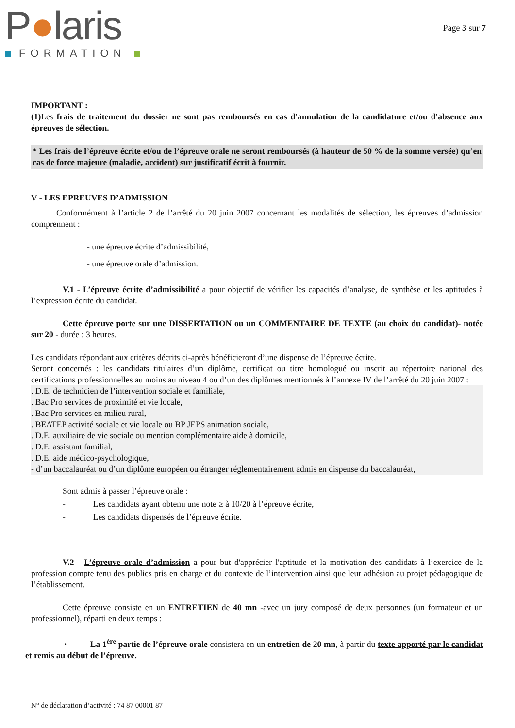P●laris
FORMATION
Page 3 sur 7
IMPORTANT :
(1) Les frais de traitement du dossier ne sont pas remboursés en cas d'annulation de la candidature et/ou d'absence aux épreuves de sélection.
* Les frais de l’épreuve écrite et/ou de l’épreuve orale ne seront remboursés (à hauteur de 50 % de la somme versée) qu’en cas de force majeure (maladie, accident) sur justificatif écrit à fournir.
V - LES EPREUVES D’ADMISSION
Conformément à l’article 2 de l’arrêté du 20 juin 2007 concernant les modalités de sélection, les épreuves d’admission comprennent :
- une épreuve écrite d’admissibilité,
- une épreuve orale d’admission.
V.1 - L’épreuve écrite d’admissibilité a pour objectif de vérifier les capacités d’analyse, de synthèse et les aptitudes à l’expression écrite du candidat.
Cette épreuve porte sur une DISSERTATION ou un COMMENTAIRE DE TEXTE (au choix du candidat)- notée sur 20 - durée : 3 heures.
Les candidats répondant aux critères décrits ci-après bénéficieront d’une dispense de l’épreuve écrite.
Seront concernés : les candidats titulaires d’un diplôme, certificat ou titre homologué ou inscrit au répertoire national des certifications professionnelles au moins au niveau 4 ou d’un des diplômes mentionnés à l’annexe IV de l’arrêté du 20 juin 2007 :
. D.E. de technicien de l’intervention sociale et familiale,
. Bac Pro services de proximité et vie locale,
. Bac Pro services en milieu rural,
. BEATEP activité sociale et vie locale ou BP JEPS animation sociale,
. D.E. auxiliaire de vie sociale ou mention complémentaire aide à domicile,
. D.E. assistant familial,
. D.E. aide médico-psychologique,
- d’un baccalauréat ou d’un diplôme européen ou étranger réglementairement admis en dispense du baccalauréat,
Sont admis à passer l’épreuve orale :
- Les candidats ayant obtenu une note ≥ à 10/20 à l’épreuve écrite,
- Les candidats dispensés de l’épreuve écrite.
V.2 - L’épreuve orale d’admission a pour but d'apprécier l'aptitude et la motivation des candidats à l’exercice de la profession compte tenu des publics pris en charge et du contexte de l’intervention ainsi que leur adhésion au projet pédagogique de l’établissement.
Cette épreuve consiste en un ENTRETIEN de 40 mn -avec un jury composé de deux personnes (un formateur et un professionnel), réparti en deux temps :
• La 1<sup>ère</sup> partie de l’épreuve orale consistera en un entretien de 20 mn, à partir du texte apporté par le candidat et remis au début de l’épreuve.
N° de déclaration d’activité : 74 87 00001 87